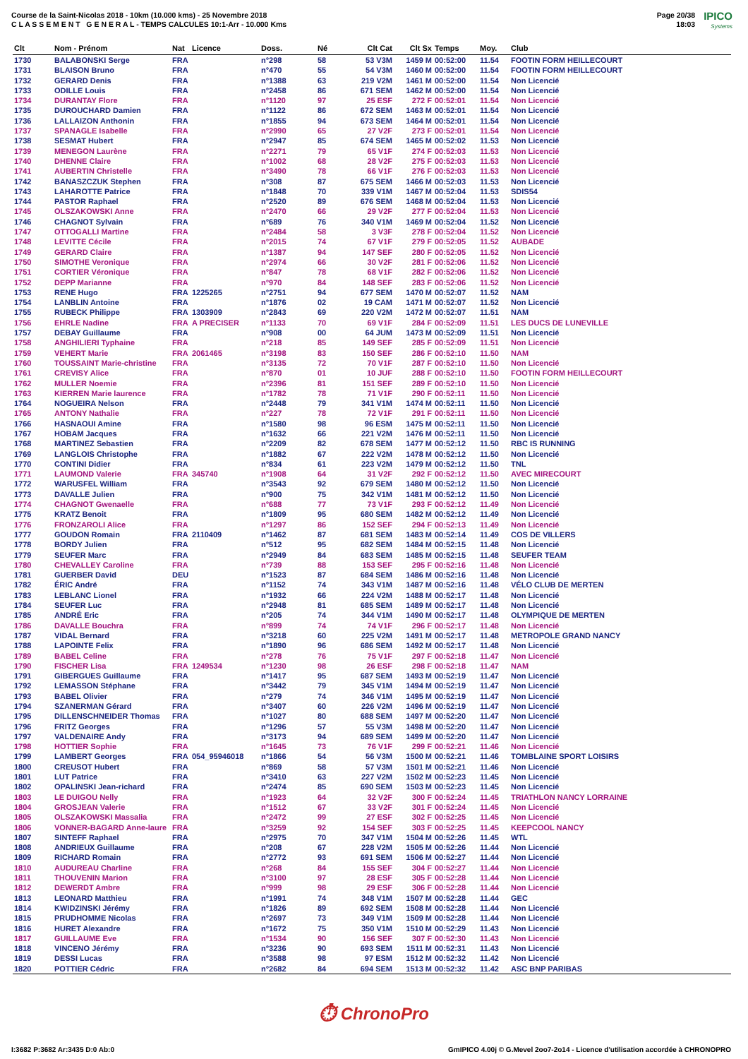Course de la Saint-Nicolas 2018 - 10km (10.000 kms) - 25 Novembre 2018
C L A S S E M E N T G E N E R A L - TEMPS CALCULES 10:1-Arr - 10.000 Kms
Page 20/38
18:03
IPICO
Systems
| Clt | Nom - Prénom | Nat | Licence | Doss. | Né | Clt Cat | Clt Sx | Temps | Moy. | Club |
| --- | --- | --- | --- | --- | --- | --- | --- | --- | --- | --- |
| 1730 | BALABONSKI Serge | FRA | | n°298 | 58 | 53 V3M | 1459 M | 00:52:00 | 11.54 | FOOTIN FORM HEILLECOURT |
| 1731 | BLAISON Bruno | FRA | | n°470 | 55 | 54 V3M | 1460 M | 00:52:00 | 11.54 | FOOTIN FORM HEILLECOURT |
| 1732 | GERARD Denis | FRA | | n°1388 | 63 | 219 V2M | 1461 M | 00:52:00 | 11.54 | Non Licencié |
| 1733 | ODILLE Louis | FRA | | n°2458 | 86 | 671 SEM | 1462 M | 00:52:00 | 11.54 | Non Licencié |
| 1734 | DURANTAY Flore | FRA | | n°1120 | 97 | 25 ESF | 272 F | 00:52:01 | 11.54 | Non Licencié |
| 1735 | DUROUCHARD Damien | FRA | | n°1122 | 86 | 672 SEM | 1463 M | 00:52:01 | 11.54 | Non Licencié |
| 1736 | LALLAIZON Anthonin | FRA | | n°1855 | 94 | 673 SEM | 1464 M | 00:52:01 | 11.54 | Non Licencié |
| 1737 | SPANAGLE Isabelle | FRA | | n°2990 | 65 | 27 V2F | 273 F | 00:52:01 | 11.54 | Non Licencié |
| 1738 | SESMAT Hubert | FRA | | n°2947 | 85 | 674 SEM | 1465 M | 00:52:02 | 11.53 | Non Licencié |
| 1739 | MENEGON Laurène | FRA | | n°2271 | 79 | 65 V1F | 274 F | 00:52:03 | 11.53 | Non Licencié |
| 1740 | DHENNE Claire | FRA | | n°1002 | 68 | 28 V2F | 275 F | 00:52:03 | 11.53 | Non Licencié |
| 1741 | AUBERTIN Christelle | FRA | | n°3490 | 78 | 66 V1F | 276 F | 00:52:03 | 11.53 | Non Licencié |
| 1742 | BANASZCZUK Stephen | FRA | | n°308 | 87 | 675 SEM | 1466 M | 00:52:03 | 11.53 | Non Licencié |
| 1743 | LAHAROTTE Patrice | FRA | | n°1848 | 70 | 339 V1M | 1467 M | 00:52:04 | 11.53 | SDIS54 |
| 1744 | PASTOR Raphael | FRA | | n°2520 | 89 | 676 SEM | 1468 M | 00:52:04 | 11.53 | Non Licencié |
| 1745 | OLSZAKOWSKI Anne | FRA | | n°2470 | 66 | 29 V2F | 277 F | 00:52:04 | 11.53 | Non Licencié |
| 1746 | CHAGNOT Sylvain | FRA | | n°689 | 76 | 340 V1M | 1469 M | 00:52:04 | 11.52 | Non Licencié |
| 1747 | OTTOGALLI Martine | FRA | | n°2484 | 58 | 3 V3F | 278 F | 00:52:04 | 11.52 | Non Licencié |
| 1748 | LEVITTE Cécile | FRA | | n°2015 | 74 | 67 V1F | 279 F | 00:52:05 | 11.52 | AUBADE |
| 1749 | GERARD Claire | FRA | | n°1387 | 94 | 147 SEF | 280 F | 00:52:05 | 11.52 | Non Licencié |
| 1750 | SIMOTHE Veronique | FRA | | n°2974 | 66 | 30 V2F | 281 F | 00:52:06 | 11.52 | Non Licencié |
| 1751 | CORTIER Véronique | FRA | | n°847 | 78 | 68 V1F | 282 F | 00:52:06 | 11.52 | Non Licencié |
| 1752 | DEPP Marianne | FRA | | n°970 | 84 | 148 SEF | 283 F | 00:52:06 | 11.52 | Non Licencié |
| 1753 | RENE Hugo | FRA | 1225265 | n°2751 | 94 | 677 SEM | 1470 M | 00:52:07 | 11.52 | NAM |
| 1754 | LANBLIN Antoine | FRA | | n°1876 | 02 | 19 CAM | 1471 M | 00:52:07 | 11.52 | Non Licencié |
| 1755 | RUBECK Philippe | FRA | 1303909 | n°2843 | 69 | 220 V2M | 1472 M | 00:52:07 | 11.51 | NAM |
| 1756 | EHRLE Nadine | FRA | A PRECISER | n°1133 | 70 | 69 V1F | 284 F | 00:52:09 | 11.51 | LES DUCS DE LUNEVILLE |
| 1757 | DEBAY Guillaume | FRA | | n°908 | 00 | 64 JUM | 1473 M | 00:52:09 | 11.51 | Non Licencié |
| 1758 | ANGHILIERI Typhaine | FRA | | n°218 | 85 | 149 SEF | 285 F | 00:52:09 | 11.51 | Non Licencié |
| 1759 | VEHERT Marie | FRA | 2061465 | n°3198 | 83 | 150 SEF | 286 F | 00:52:10 | 11.50 | NAM |
| 1760 | TOUSSAINT Marie-christine | FRA | | n°3135 | 72 | 70 V1F | 287 F | 00:52:10 | 11.50 | Non Licencié |
| 1761 | CREVISY Alice | FRA | | n°870 | 01 | 10 JUF | 288 F | 00:52:10 | 11.50 | FOOTIN FORM HEILLECOURT |
| 1762 | MULLER Noemie | FRA | | n°2396 | 81 | 151 SEF | 289 F | 00:52:10 | 11.50 | Non Licencié |
| 1763 | KIERREN Marie laurence | FRA | | n°1782 | 78 | 71 V1F | 290 F | 00:52:11 | 11.50 | Non Licencié |
| 1764 | NOGUEIRA Nelson | FRA | | n°2448 | 79 | 341 V1M | 1474 M | 00:52:11 | 11.50 | Non Licencié |
| 1765 | ANTONY Nathalie | FRA | | n°227 | 78 | 72 V1F | 291 F | 00:52:11 | 11.50 | Non Licencié |
| 1766 | HASNAOUI Amine | FRA | | n°1580 | 98 | 96 ESM | 1475 M | 00:52:11 | 11.50 | Non Licencié |
| 1767 | HOBAM Jacques | FRA | | n°1632 | 66 | 221 V2M | 1476 M | 00:52:11 | 11.50 | Non Licencié |
| 1768 | MARTINEZ Sebastien | FRA | | n°2209 | 82 | 678 SEM | 1477 M | 00:52:12 | 11.50 | RBC IS RUNNING |
| 1769 | LANGLOIS Christophe | FRA | | n°1882 | 67 | 222 V2M | 1478 M | 00:52:12 | 11.50 | Non Licencié |
| 1770 | CONTINI Didier | FRA | | n°834 | 61 | 223 V2M | 1479 M | 00:52:12 | 11.50 | TNL |
| 1771 | LAUMOND Valerie | FRA | 345740 | n°1908 | 64 | 31 V2F | 292 F | 00:52:12 | 11.50 | AVEC MIRECOURT |
| 1772 | WARUSFEL William | FRA | | n°3543 | 92 | 679 SEM | 1480 M | 00:52:12 | 11.50 | Non Licencié |
| 1773 | DAVALLE Julien | FRA | | n°900 | 75 | 342 V1M | 1481 M | 00:52:12 | 11.50 | Non Licencié |
| 1774 | CHAGNOT Gwenaelle | FRA | | n°688 | 77 | 73 V1F | 293 F | 00:52:12 | 11.49 | Non Licencié |
| 1775 | KRATZ Benoit | FRA | | n°1809 | 95 | 680 SEM | 1482 M | 00:52:12 | 11.49 | Non Licencié |
| 1776 | FRONZAROLI Alice | FRA | | n°1297 | 86 | 152 SEF | 294 F | 00:52:13 | 11.49 | Non Licencié |
| 1777 | GOUDON Romain | FRA | 2110409 | n°1462 | 87 | 681 SEM | 1483 M | 00:52:14 | 11.49 | COS DE VILLERS |
| 1778 | BORDY Julien | FRA | | n°512 | 95 | 682 SEM | 1484 M | 00:52:15 | 11.48 | Non Licencié |
| 1779 | SEUFER Marc | FRA | | n°2949 | 84 | 683 SEM | 1485 M | 00:52:15 | 11.48 | SEUFER TEAM |
| 1780 | CHEVALLEY Caroline | FRA | | n°739 | 88 | 153 SEF | 295 F | 00:52:16 | 11.48 | Non Licencié |
| 1781 | GUERBER David | DEU | | n°1523 | 87 | 684 SEM | 1486 M | 00:52:16 | 11.48 | Non Licencié |
| 1782 | ÉRIC André | FRA | | n°1152 | 74 | 343 V1M | 1487 M | 00:52:16 | 11.48 | VÉLO CLUB DE MERTEN |
| 1783 | LEBLANC Lionel | FRA | | n°1932 | 66 | 224 V2M | 1488 M | 00:52:17 | 11.48 | Non Licencié |
| 1784 | SEUFER Luc | FRA | | n°2948 | 81 | 685 SEM | 1489 M | 00:52:17 | 11.48 | Non Licencié |
| 1785 | ANDRÉ Eric | FRA | | n°205 | 74 | 344 V1M | 1490 M | 00:52:17 | 11.48 | OLYMPIQUE DE MERTEN |
| 1786 | DAVALLE Bouchra | FRA | | n°899 | 74 | 74 V1F | 296 F | 00:52:17 | 11.48 | Non Licencié |
| 1787 | VIDAL Bernard | FRA | | n°3218 | 60 | 225 V2M | 1491 M | 00:52:17 | 11.48 | METROPOLE GRAND NANCY |
| 1788 | LAPOINTE Felix | FRA | | n°1890 | 96 | 686 SEM | 1492 M | 00:52:17 | 11.48 | Non Licencié |
| 1789 | BABEL Celine | FRA | | n°278 | 76 | 75 V1F | 297 F | 00:52:18 | 11.47 | Non Licencié |
| 1790 | FISCHER Lisa | FRA | 1249534 | n°1230 | 98 | 26 ESF | 298 F | 00:52:18 | 11.47 | NAM |
| 1791 | GIBERGUES Guillaume | FRA | | n°1417 | 95 | 687 SEM | 1493 M | 00:52:19 | 11.47 | Non Licencié |
| 1792 | LEMASSON Stéphane | FRA | | n°3442 | 79 | 345 V1M | 1494 M | 00:52:19 | 11.47 | Non Licencié |
| 1793 | BABEL Olivier | FRA | | n°279 | 74 | 346 V1M | 1495 M | 00:52:19 | 11.47 | Non Licencié |
| 1794 | SZANERMAN Gérard | FRA | | n°3407 | 60 | 226 V2M | 1496 M | 00:52:19 | 11.47 | Non Licencié |
| 1795 | DILLENSCHNEIDER Thomas | FRA | | n°1027 | 80 | 688 SEM | 1497 M | 00:52:20 | 11.47 | Non Licencié |
| 1796 | FRITZ Georges | FRA | | n°1296 | 57 | 55 V3M | 1498 M | 00:52:20 | 11.47 | Non Licencié |
| 1797 | VALDENAIRE Andy | FRA | | n°3173 | 94 | 689 SEM | 1499 M | 00:52:20 | 11.47 | Non Licencié |
| 1798 | HOTTIER Sophie | FRA | | n°1645 | 73 | 76 V1F | 299 F | 00:52:21 | 11.46 | Non Licencié |
| 1799 | LAMBERT Georges | FRA | 054_95946018 | n°1866 | 54 | 56 V3M | 1500 M | 00:52:21 | 11.46 | TOMBLAINE SPORT LOISIRS |
| 1800 | CREUSOT Hubert | FRA | | n°869 | 58 | 57 V3M | 1501 M | 00:52:21 | 11.46 | Non Licencié |
| 1801 | LUT Patrice | FRA | | n°3410 | 63 | 227 V2M | 1502 M | 00:52:23 | 11.45 | Non Licencié |
| 1802 | OPALINSKI Jean-richard | FRA | | n°2474 | 85 | 690 SEM | 1503 M | 00:52:23 | 11.45 | Non Licencié |
| 1803 | LE DUIGOU Nelly | FRA | | n°1923 | 64 | 32 V2F | 300 F | 00:52:24 | 11.45 | TRIATHLON NANCY LORRAINE |
| 1804 | GROSJEAN Valerie | FRA | | n°1512 | 67 | 33 V2F | 301 F | 00:52:24 | 11.45 | Non Licencié |
| 1805 | OLSZAKOWSKI Massalia | FRA | | n°2472 | 99 | 27 ESF | 302 F | 00:52:25 | 11.45 | Non Licencié |
| 1806 | VONNER-BAGARD Anne-laure | FRA | | n°3259 | 92 | 154 SEF | 303 F | 00:52:25 | 11.45 | KEEPCOOL NANCY |
| 1807 | SINTEFF Raphael | FRA | | n°2975 | 70 | 347 V1M | 1504 M | 00:52:26 | 11.45 | WTL |
| 1808 | ANDRIEUX Guillaume | FRA | | n°208 | 67 | 228 V2M | 1505 M | 00:52:26 | 11.44 | Non Licencié |
| 1809 | RICHARD Romain | FRA | | n°2772 | 93 | 691 SEM | 1506 M | 00:52:27 | 11.44 | Non Licencié |
| 1810 | AUDUREAU Charline | FRA | | n°268 | 84 | 155 SEF | 304 F | 00:52:27 | 11.44 | Non Licencié |
| 1811 | THOUVENIN Marion | FRA | | n°3100 | 97 | 28 ESF | 305 F | 00:52:28 | 11.44 | Non Licencié |
| 1812 | DEWERDT Ambre | FRA | | n°999 | 98 | 29 ESF | 306 F | 00:52:28 | 11.44 | Non Licencié |
| 1813 | LEONARD Matthieu | FRA | | n°1991 | 74 | 348 V1M | 1507 M | 00:52:28 | 11.44 | GEC |
| 1814 | KWIDZINSKI Jérémy | FRA | | n°1826 | 89 | 692 SEM | 1508 M | 00:52:28 | 11.44 | Non Licencié |
| 1815 | PRUDHOMME Nicolas | FRA | | n°2697 | 73 | 349 V1M | 1509 M | 00:52:28 | 11.44 | Non Licencié |
| 1816 | HURET Alexandre | FRA | | n°1672 | 75 | 350 V1M | 1510 M | 00:52:29 | 11.43 | Non Licencié |
| 1817 | GUILLAUME Eve | FRA | | n°1534 | 90 | 156 SEF | 307 F | 00:52:30 | 11.43 | Non Licencié |
| 1818 | VINCENO Jérémy | FRA | | n°3236 | 90 | 693 SEM | 1511 M | 00:52:31 | 11.43 | Non Licencié |
| 1819 | DESSI Lucas | FRA | | n°3588 | 98 | 97 ESM | 1512 M | 00:52:32 | 11.42 | Non Licencié |
| 1820 | POTTIER Cédric | FRA | | n°2682 | 84 | 694 SEM | 1513 M | 00:52:32 | 11.42 | ASC BNP PARIBAS |
⏱ ChronoPro
I:3682 P:3682 Ar:3435 D:0 Ab:0 GmIPICO 4.00j © G.Mevel 2oo7-2o14 - Licence d'utilisation accordée à CHRONOPRO